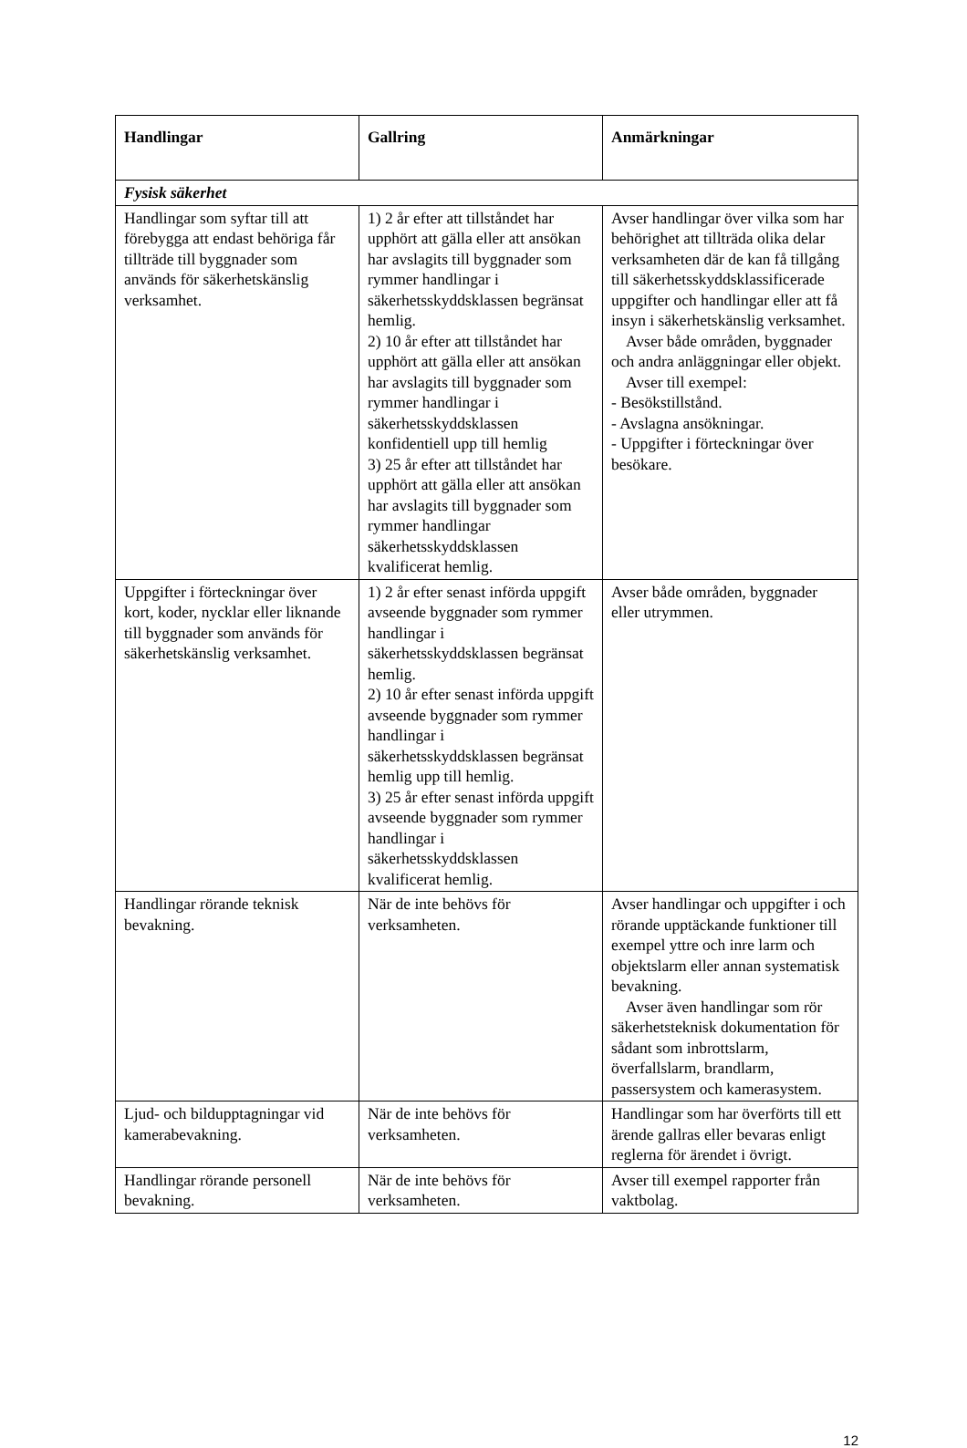| Handlingar | Gallring | Anmärkningar |
| --- | --- | --- |
| Fysisk säkerhet | | |
| Handlingar som syftar till att förebygga att endast behöriga får tillträde till byggnader som används för säkerhetskänslig verksamhet. | 1) 2 år efter att tillståndet har upphört att gälla eller att ansökan har avslagits till byggnader som rymmer handlingar i säkerhetsskyddsklassen begränsat hemlig. 2) 10 år efter att tillståndet har upphört att gälla eller att ansökan har avslagits till byggnader som rymmer handlingar i säkerhetsskyddsklassen konfidentiell upp till hemlig 3) 25 år efter att tillståndet har upphört att gälla eller att ansökan har avslagits till byggnader som rymmer handlingar säkerhetsskyddsklassen kvalificerat hemlig. | Avser handlingar över vilka som har behörighet att tillträda olika delar verksamheten där de kan få tillgång till säkerhetsskyddsklassificerade uppgifter och handlingar eller att få insyn i säkerhetskänslig verksamhet. Avser både områden, byggnader och andra anläggningar eller objekt. Avser till exempel: - Besökstillstånd. - Avslagna ansökningar. - Uppgifter i förteckningar över besökare. |
| Uppgifter i förteckningar över kort, koder, nycklar eller liknande till byggnader som används för säkerhetskänslig verksamhet. | 1) 2 år efter senast införda uppgift avseende byggnader som rymmer handlingar i säkerhetsskyddsklassen begränsat hemlig. 2) 10 år efter senast införda uppgift avseende byggnader som rymmer handlingar i säkerhetsskyddsklassen begränsat hemlig upp till hemlig. 3) 25 år efter senast införda uppgift avseende byggnader som rymmer handlingar i säkerhetsskyddsklassen kvalificerat hemlig. | Avser både områden, byggnader eller utrymmen. |
| Handlingar rörande teknisk bevakning. | När de inte behövs för verksamheten. | Avser handlingar och uppgifter i och rörande upptäckande funktioner till exempel yttre och inre larm och objektslarm eller annan systematisk bevakning. Avser även handlingar som rör säkerhetsteknisk dokumentation för sådant som inbrottslarm, överfallslarm, brandlarm, passersystem och kamerasystem. |
| Ljud- och bildupptagningar vid kamerabevakning. | När de inte behövs för verksamheten. | Handlingar som har överförts till ett ärende gallras eller bevaras enligt reglerna för ärendet i övrigt. |
| Handlingar rörande personell bevakning. | När de inte behövs för verksamheten. | Avser till exempel rapporter från vaktbolag. |
12